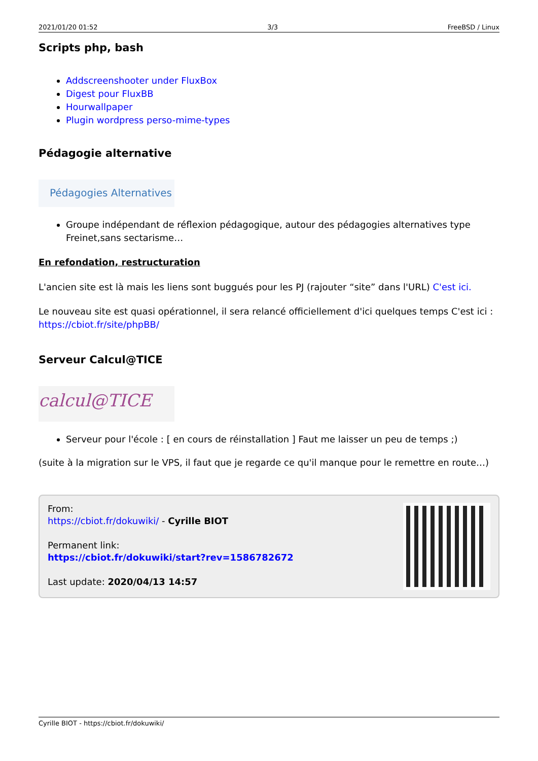2021/01/20 01:52 3/3 FreeBSD / Linux
Scripts php, bash
Addscreenshooter under FluxBox
Digest pour FluxBB
Hourwallpaper
Plugin wordpress perso-mime-types
Pédagogie alternative
Pédagogies Alternatives
Groupe indépendant de réflexion pédagogique, autour des pédagogies alternatives type Freinet,sans sectarisme…
En refondation, restructuration
L'ancien site est là mais les liens sont buggués pour les PJ (rajouter “site” dans l'URL) C'est ici.
Le nouveau site est quasi opérationnel, il sera relancé officiellement d'ici quelques temps C'est ici : https://cbiot.fr/site/phpBB/
Serveur Calcul@TICE
calcul@TICE
Serveur pour l'école : [ en cours de réinstallation ] Faut me laisser un peu de temps ;)
(suite à la migration sur le VPS, il faut que je regarde ce qu'il manque pour le remettre en route…)
From:
https://cbiot.fr/dokuwiki/ - Cyrille BIOT
Permanent link:
https://cbiot.fr/dokuwiki/start?rev=1586782672
Last update: 2020/04/13 14:57
Cyrille BIOT - https://cbiot.fr/dokuwiki/